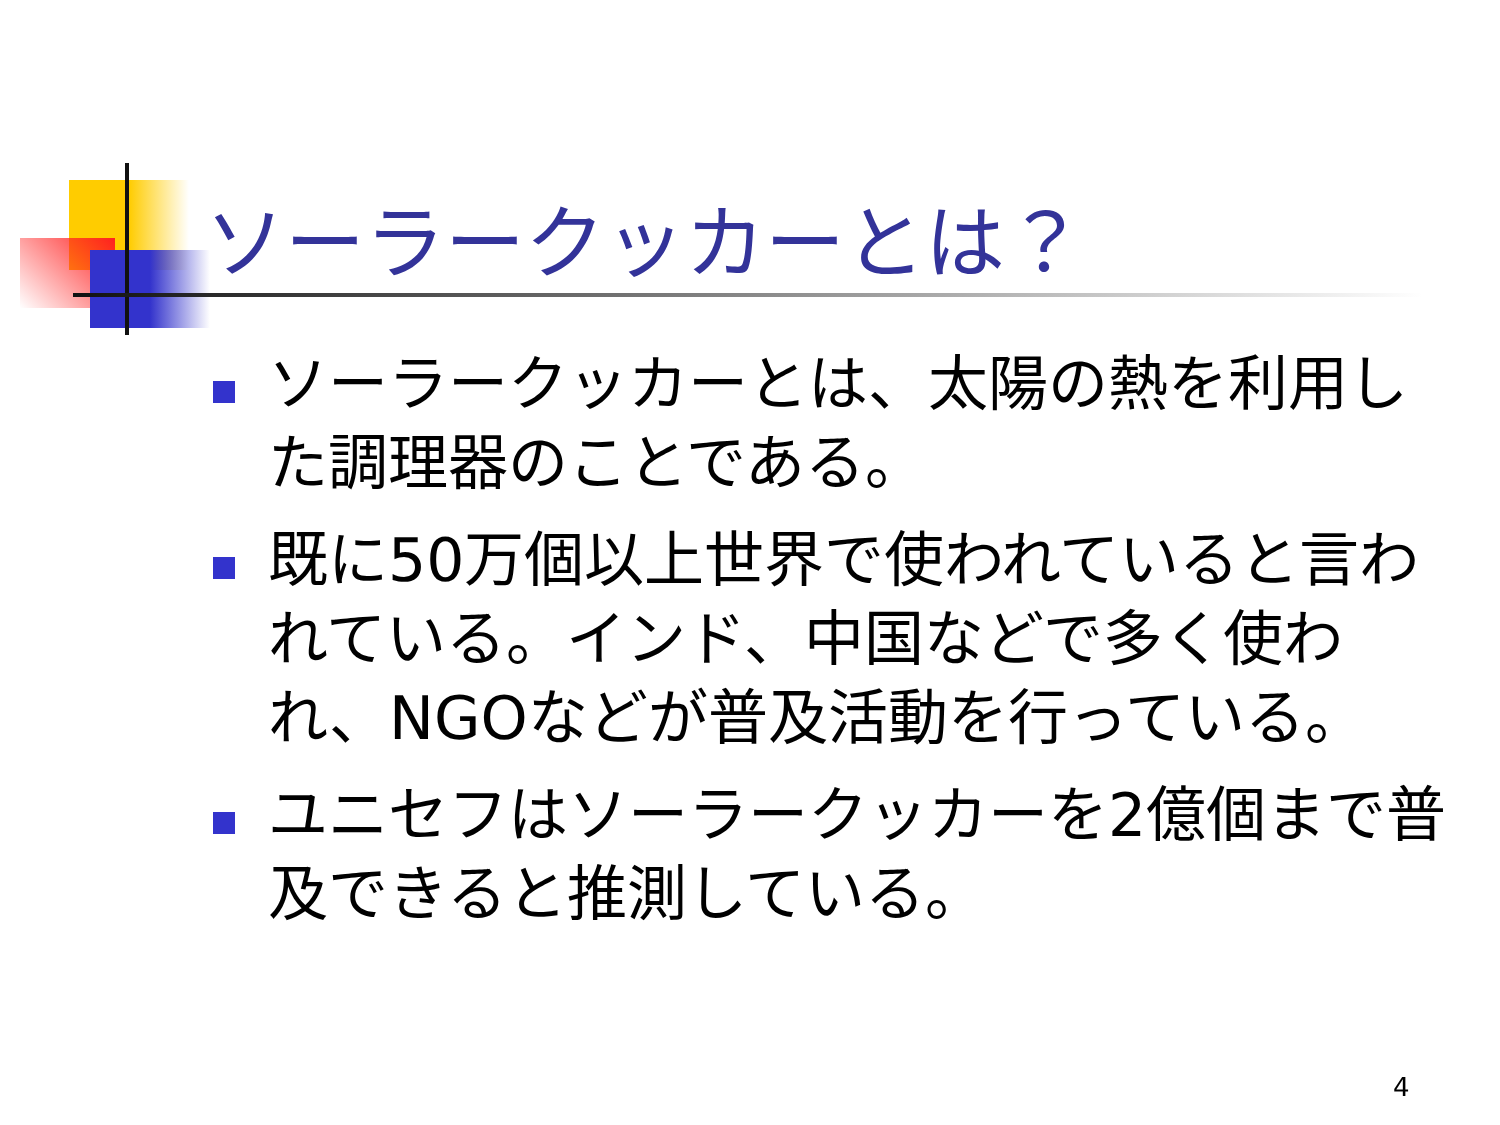ソーラークッカーとは？
ソーラークッカーとは、太陽の熱を利用した調理器のことである。
既に50万個以上世界で使われていると言われている。インド、中国などで多く使われ、NGOなどが普及活動を行っている。
ユニセフはソーラークッカーを2億個まで普及できると推測している。
4